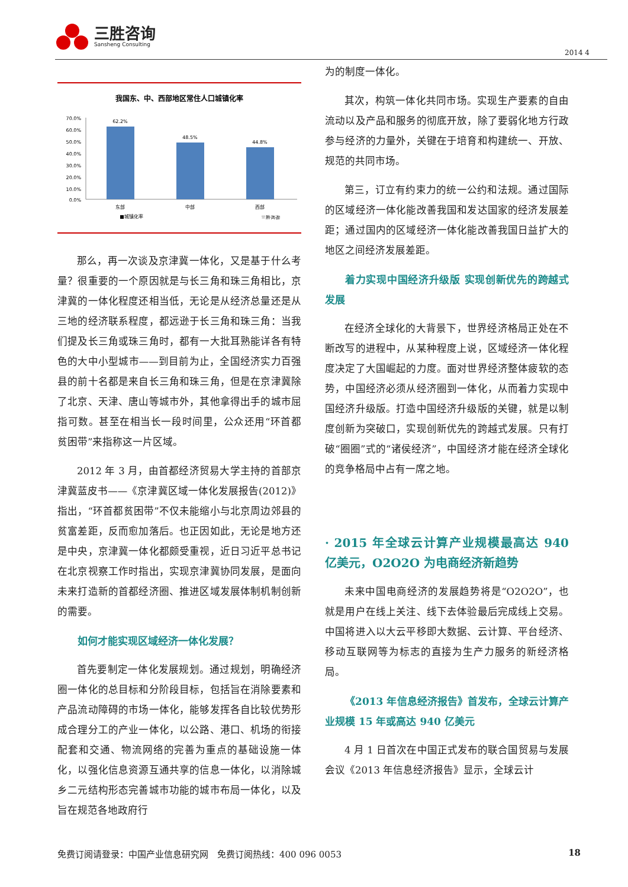三胜咨询
Sansheng Consulting
2014 4
我国东、中、西部地区常住人口城镇化率
70.0%
60.0%
50.0%
40.0%
30.0%
20.0%
10.0%
0.0%
62.2%
48.5%
44.8%
东部
中部
西部
■城镇化率
三胜咨询
那么，再一次谈及京津冀一体化，又是基于什么考量？很重要的一个原因就是与长三角和珠三角相比，京津冀的一体化程度还相当低，无论是从经济总量还是从三地的经济联系程度，都远逊于长三角和珠三角：当我们提及长三角或珠三角时，都有一大批耳熟能详各有特色的大中小型城市——到目前为止，全国经济实力百强县的前十名都是来自长三角和珠三角，但是在京津冀除了北京、天津、唐山等城市外，其他拿得出手的城市屈指可数。甚至在相当长一段时间里，公众还用“环首都贫困带”来指称这一片区域。
2012 年 3 月，由首都经济贸易大学主持的首部京津冀蓝皮书——《京津冀区域一体化发展报告(2012)》指出，“环首都贫困带”不仅未能缩小与北京周边郊县的贫富差距，反而愈加落后。也正因如此，无论是地方还是中央，京津冀一体化都颇受重视，近日习近平总书记在北京视察工作时指出，实现京津冀协同发展，是面向未来打造新的首都经济圈、推进区域发展体制机制创新的需要。
如何才能实现区域经济一体化发展？
首先要制定一体化发展规划。通过规划，明确经济圈一体化的总目标和分阶段目标，包括旨在消除要素和产品流动障碍的市场一体化，能够发挥各自比较优势形成合理分工的产业一体化，以公路、港口、机场的衔接配套和交通、物流网络的完善为重点的基础设施一体化，以强化信息资源互通共享的信息一体化，以消除城乡二元结构形态完善城市功能的城市布局一体化，以及旨在规范各地政府行
为的制度一体化。
其次，构筑一体化共同市场。实现生产要素的自由流动以及产品和服务的彻底开放，除了要弱化地方行政参与经济的力量外，关键在于培育和构建统一、开放、规范的共同市场。
第三，订立有约束力的统一公约和法规。通过国际的区域经济一体化能改善我国和发达国家的经济发展差距；通过国内的区域经济一体化能改善我国日益扩大的地区之间经济发展差距。
着力实现中国经济升级版 实现创新优先的跨越式发展
在经济全球化的大背景下，世界经济格局正处在不断改写的进程中，从某种程度上说，区域经济一体化程度决定了大国崛起的力度。面对世界经济整体疲软的态势，中国经济必须从经济圈到一体化，从而着力实现中国经济升级版。打造中国经济升级版的关键，就是以制度创新为突破口，实现创新优先的跨越式发展。只有打破“圈圈”式的“诸侯经济”，中国经济才能在经济全球化的竞争格局中占有一席之地。
· 2015 年全球云计算产业规模最高达 940 亿美元，O2O2O 为电商经济新趋势
未来中国电商经济的发展趋势将是“O2O2O”，也就是用户在线上关注、线下去体验最后完成线上交易。中国将进入以大云平移即大数据、云计算、平台经济、移动互联网等为标志的直接为生产力服务的新经济格局。
《2013 年信息经济报告》首发布，全球云计算产业规模 15 年或高达 940 亿美元
4 月 1 日首次在中国正式发布的联合国贸易与发展会议《2013 年信息经济报告》显示，全球云计
免费订阅请登录：中国产业信息研究网　免费订阅热线：400 096 0053 18